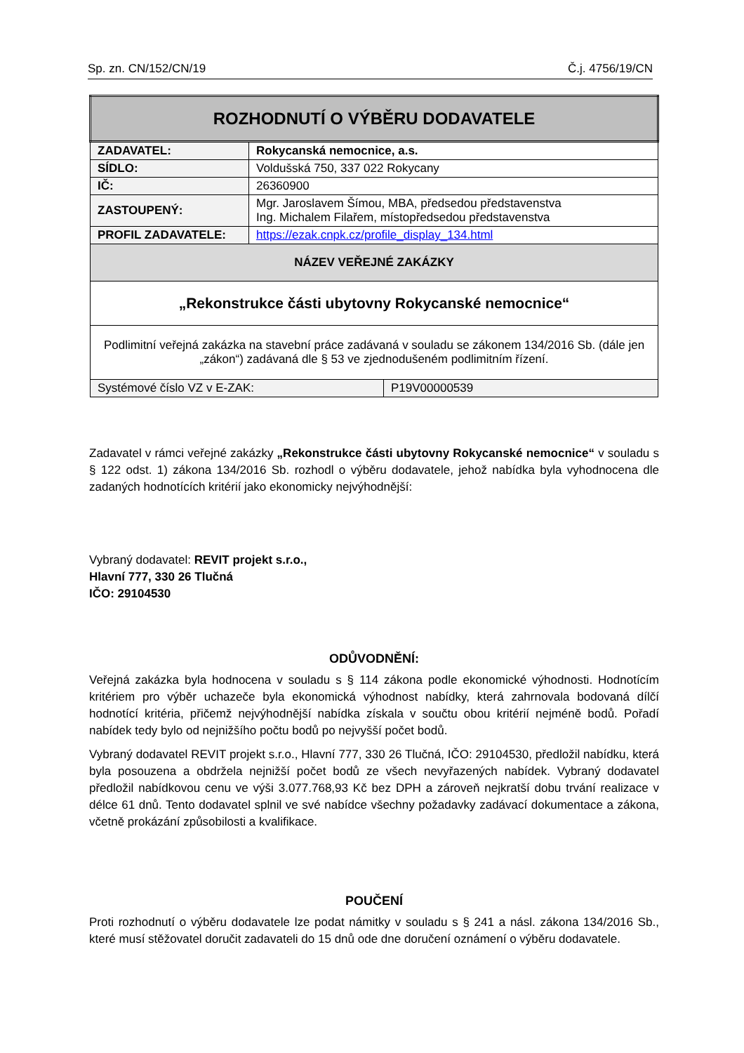Sp. zn. CN/152/CN/19 Č.j. 4756/19/CN
| ROZHODNUTÍ O VÝBĚRU DODAVATELE | | |
| ZADAVATEL: | Rokycanská nemocnice, a.s. | |
| SÍDLO: | Voldušská 750, 337 022 Rokycany | |
| IČ: | 26360900 | |
| ZASTOUPENÝ: | Mgr. Jaroslavem Šímou, MBA, předsedou představenstva Ing. Michalem Filařem, místopředsedou představenstva | |
| PROFIL ZADAVATELE: | https://ezak.cnpk.cz/profile_display_134.html | |
| NÁZEV VEŘEJNÉ ZAKÁZKY | | |
| „Rekonstrukce části ubytovny Rokycanské nemocnice“ | | |
| Podlimitní veřejná zakázka na stavební práce zadávaná v souladu se zákonem 134/2016 Sb. (dále jen „zákon“) zadávaná dle § 53 ve zjednodušeném podlimitním řízení. | | |
| Systémové číslo VZ v E-ZAK: | | P19V00000539 |
Zadavatel v rámci veřejné zakázky „Rekonstrukce části ubytovny Rokycanské nemocnice“ v souladu s § 122 odst. 1) zákona 134/2016 Sb. rozhodl o výběru dodavatele, jehož nabídka byla vyhodnocena dle zadaných hodnotících kritérií jako ekonomicky nejvýhodnější:
Vybraný dodavatel: REVIT projekt s.r.o.,
Hlavní 777, 330 26 Tlučná
IČO: 29104530
ODŮVODNĚNÍ:
Veřejná zakázka byla hodnocena v souladu s § 114 zákona podle ekonomické výhodnosti. Hodnotícím kritériem pro výběr uchazeče byla ekonomická výhodnost nabídky, která zahrnovala bodovaná dílčí hodnotící kritéria, přičemž nejvýhodnější nabídka získala v součtu obou kritérií nejméně bodů. Pořadí nabídek tedy bylo od nejnižšího počtu bodů po nejvyšší počet bodů.
Vybraný dodavatel REVIT projekt s.r.o., Hlavní 777, 330 26 Tlučná, IČO: 29104530, předložil nabídku, která byla posouzena a obdržela nejnižší počet bodů ze všech nevyřazených nabídek. Vybraný dodavatel předložil nabídkovou cenu ve výši 3.077.768,93 Kč bez DPH a zároveň nejkratší dobu trvání realizace v délce 61 dnů. Tento dodavatel splnil ve své nabídce všechny požadavky zadávací dokumentace a zákona, včetně prokázání způsobilosti a kvalifikace.
POUČENÍ
Proti rozhodnutí o výběru dodavatele lze podat námitky v souladu s § 241 a násl. zákona 134/2016 Sb., které musí stěžovatel doručit zadavateli do 15 dnů ode dne doručení oznámení o výběru dodavatele.